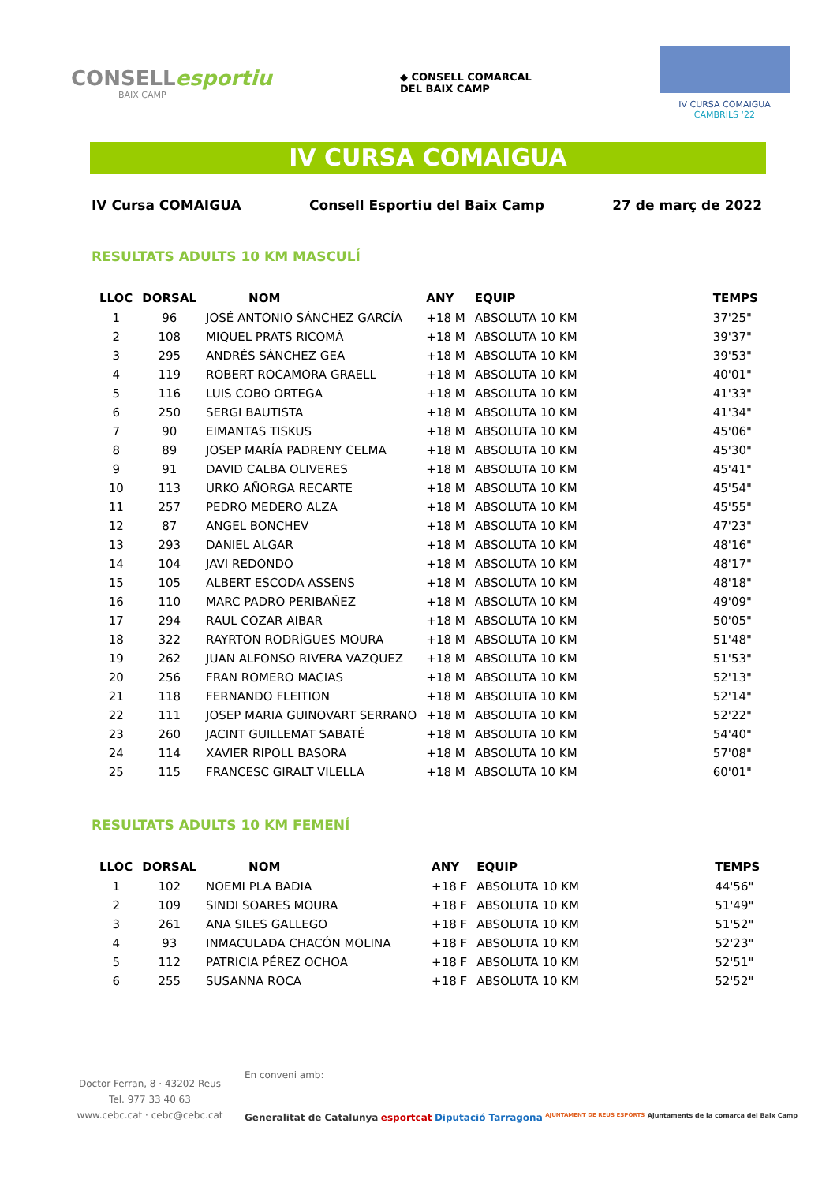CONSELLesportiu
BAIX CAMP
◆ CONSELL COMARCAL
DEL BAIX CAMP
IV CURSA COMAIGUA
CAMBRILS ‘22
IV CURSA COMAIGUA
IV Cursa COMAIGUA Consell Esportiu del Baix Camp 27 de març de 2022
RESULTATS ADULTS 10 KM MASCULÍ
| LLOC | DORSAL | NOM | ANY | EQUIP | TEMPS |
| --- | --- | --- | --- | --- | --- |
| 1 | 96 | JOSÉ ANTONIO SÁNCHEZ GARCÍA | +18 M | ABSOLUTA 10 KM | 37'25" |
| 2 | 108 | MIQUEL PRATS RICOMÀ | +18 M | ABSOLUTA 10 KM | 39'37" |
| 3 | 295 | ANDRÉS SÁNCHEZ GEA | +18 M | ABSOLUTA 10 KM | 39'53" |
| 4 | 119 | ROBERT ROCAMORA GRAELL | +18 M | ABSOLUTA 10 KM | 40'01" |
| 5 | 116 | LUIS COBO ORTEGA | +18 M | ABSOLUTA 10 KM | 41'33" |
| 6 | 250 | SERGI BAUTISTA | +18 M | ABSOLUTA 10 KM | 41'34" |
| 7 | 90 | EIMANTAS TISKUS | +18 M | ABSOLUTA 10 KM | 45'06" |
| 8 | 89 | JOSEP MARÍA PADRENY CELMA | +18 M | ABSOLUTA 10 KM | 45'30" |
| 9 | 91 | DAVID CALBA OLIVERES | +18 M | ABSOLUTA 10 KM | 45'41" |
| 10 | 113 | URKO AÑORGA RECARTE | +18 M | ABSOLUTA 10 KM | 45'54" |
| 11 | 257 | PEDRO MEDERO ALZA | +18 M | ABSOLUTA 10 KM | 45'55" |
| 12 | 87 | ANGEL BONCHEV | +18 M | ABSOLUTA 10 KM | 47'23" |
| 13 | 293 | DANIEL ALGAR | +18 M | ABSOLUTA 10 KM | 48'16" |
| 14 | 104 | JAVI REDONDO | +18 M | ABSOLUTA 10 KM | 48'17" |
| 15 | 105 | ALBERT ESCODA ASSENS | +18 M | ABSOLUTA 10 KM | 48'18" |
| 16 | 110 | MARC PADRO PERIBAÑEZ | +18 M | ABSOLUTA 10 KM | 49'09" |
| 17 | 294 | RAUL COZAR AIBAR | +18 M | ABSOLUTA 10 KM | 50'05" |
| 18 | 322 | RAYRTON RODRÍGUES MOURA | +18 M | ABSOLUTA 10 KM | 51'48" |
| 19 | 262 | JUAN ALFONSO RIVERA VAZQUEZ | +18 M | ABSOLUTA 10 KM | 51'53" |
| 20 | 256 | FRAN ROMERO MACIAS | +18 M | ABSOLUTA 10 KM | 52'13" |
| 21 | 118 | FERNANDO FLEITION | +18 M | ABSOLUTA 10 KM | 52'14" |
| 22 | 111 | JOSEP MARIA GUINOVART SERRANO | +18 M | ABSOLUTA 10 KM | 52'22" |
| 23 | 260 | JACINT GUILLEMAT SABATÉ | +18 M | ABSOLUTA 10 KM | 54'40" |
| 24 | 114 | XAVIER RIPOLL BASORA | +18 M | ABSOLUTA 10 KM | 57'08" |
| 25 | 115 | FRANCESC GIRALT VILELLA | +18 M | ABSOLUTA 10 KM | 60'01" |
RESULTATS ADULTS 10 KM FEMENÍ
| LLOC | DORSAL | NOM | ANY | EQUIP | TEMPS |
| --- | --- | --- | --- | --- | --- |
| 1 | 102 | NOEMI PLA BADIA | +18 F | ABSOLUTA 10 KM | 44'56" |
| 2 | 109 | SINDI SOARES MOURA | +18 F | ABSOLUTA 10 KM | 51'49" |
| 3 | 261 | ANA SILES GALLEGO | +18 F | ABSOLUTA 10 KM | 51'52" |
| 4 | 93 | INMACULADA CHACÓN MOLINA | +18 F | ABSOLUTA 10 KM | 52'23" |
| 5 | 112 | PATRICIA PÉREZ OCHOA | +18 F | ABSOLUTA 10 KM | 52'51" |
| 6 | 255 | SUSANNA ROCA | +18 F | ABSOLUTA 10 KM | 52'52" |
Doctor Ferran, 8 · 43202 Reus
Tel. 977 33 40 63
www.cebc.cat · cebc@cebc.cat
En conveni amb:
Generalitat de Catalunya esportcat Diputació Tarragona AJUNTAMENT DE REUS ESPORTS Ajuntaments de la comarca del Baix Camp